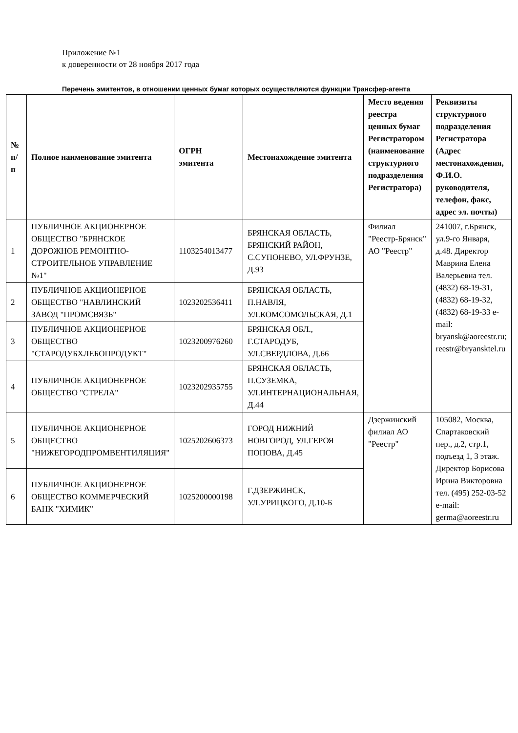Приложение №1
к доверенности от 28 ноября 2017 года
Перечень эмитентов, в отношении ценных бумаг которых осуществляются функции Трансфер-агента
| № п/п | Полное наименование эмитента | ОГРН эмитента | Местонахождение эмитента | Место ведения реестра ценных бумаг Регистратором (наименование структурного подразделения Регистратора) | Реквизиты структурного подразделения Регистратора (Адрес местонахождения, Ф.И.О. руководителя, телефон, факс, адрес эл. почты) |
| --- | --- | --- | --- | --- | --- |
| 1 | ПУБЛИЧНОЕ АКЦИОНЕРНОЕ ОБЩЕСТВО "БРЯНСКОЕ ДОРОЖНОЕ РЕМОНТНО-СТРОИТЕЛЬНОЕ УПРАВЛЕНИЕ №1" | 1103254013477 | БРЯНСКАЯ ОБЛАСТЬ, БРЯНСКИЙ РАЙОН, С.СУПОНЕВО, УЛ.ФРУНЗЕ, Д.93 | Филиал "Реестр-Брянск" АО "Реестр" | 241007, г.Брянск, ул.9-го Января, д.48. Директор Маврина Елена Валерьевна тел. (4832) 68-19-31, (4832) 68-19-32, (4832) 68-19-33 e-mail: bryansk@aoreestr.ru; reestr@bryansktel.ru |
| 2 | ПУБЛИЧНОЕ АКЦИОНЕРНОЕ ОБЩЕСТВО "НАВЛИНСКИЙ ЗАВОД "ПРОМСВЯЗЬ" | 1023202536411 | БРЯНСКАЯ ОБЛАСТЬ, П.НАВЛЯ, УЛ.КОМСОМОЛЬСКАЯ, Д.1 | | |
| 3 | ПУБЛИЧНОЕ АКЦИОНЕРНОЕ ОБЩЕСТВО "СТАРОДУБХЛЕБОПРОДУКТ" | 1023200976260 | БРЯНСКАЯ ОБЛ., Г.СТАРОДУБ, УЛ.СВЕРДЛОВА, Д.66 | | |
| 4 | ПУБЛИЧНОЕ АКЦИОНЕРНОЕ ОБЩЕСТВО "СТРЕЛА" | 1023202935755 | БРЯНСКАЯ ОБЛАСТЬ, П.СУЗЕМКА, УЛ.ИНТЕРНАЦИОНАЛЬНАЯ, Д.44 | | |
| 5 | ПУБЛИЧНОЕ АКЦИОНЕРНОЕ ОБЩЕСТВО "НИЖЕГОРОДПРОМВЕНТИЛЯЦИЯ" | 1025202606373 | ГОРОД НИЖНИЙ НОВГОРОД, УЛ.ГЕРОЯ ПОПОВА, Д.45 | Дзержинский филиал АО "Реестр" | 105082, Москва, Спартаковский пер., д.2, стр.1, подъезд 1, 3 этаж. Директор Борисова Ирина Викторовна тел. (495) 252-03-52 e-mail: germa@aoreestr.ru |
| 6 | ПУБЛИЧНОЕ АКЦИОНЕРНОЕ ОБЩЕСТВО КОММЕРЧЕСКИЙ БАНК "ХИМИК" | 1025200000198 | Г.ДЗЕРЖИНСК, УЛ.УРИЦКОГО, Д.10-Б | | |